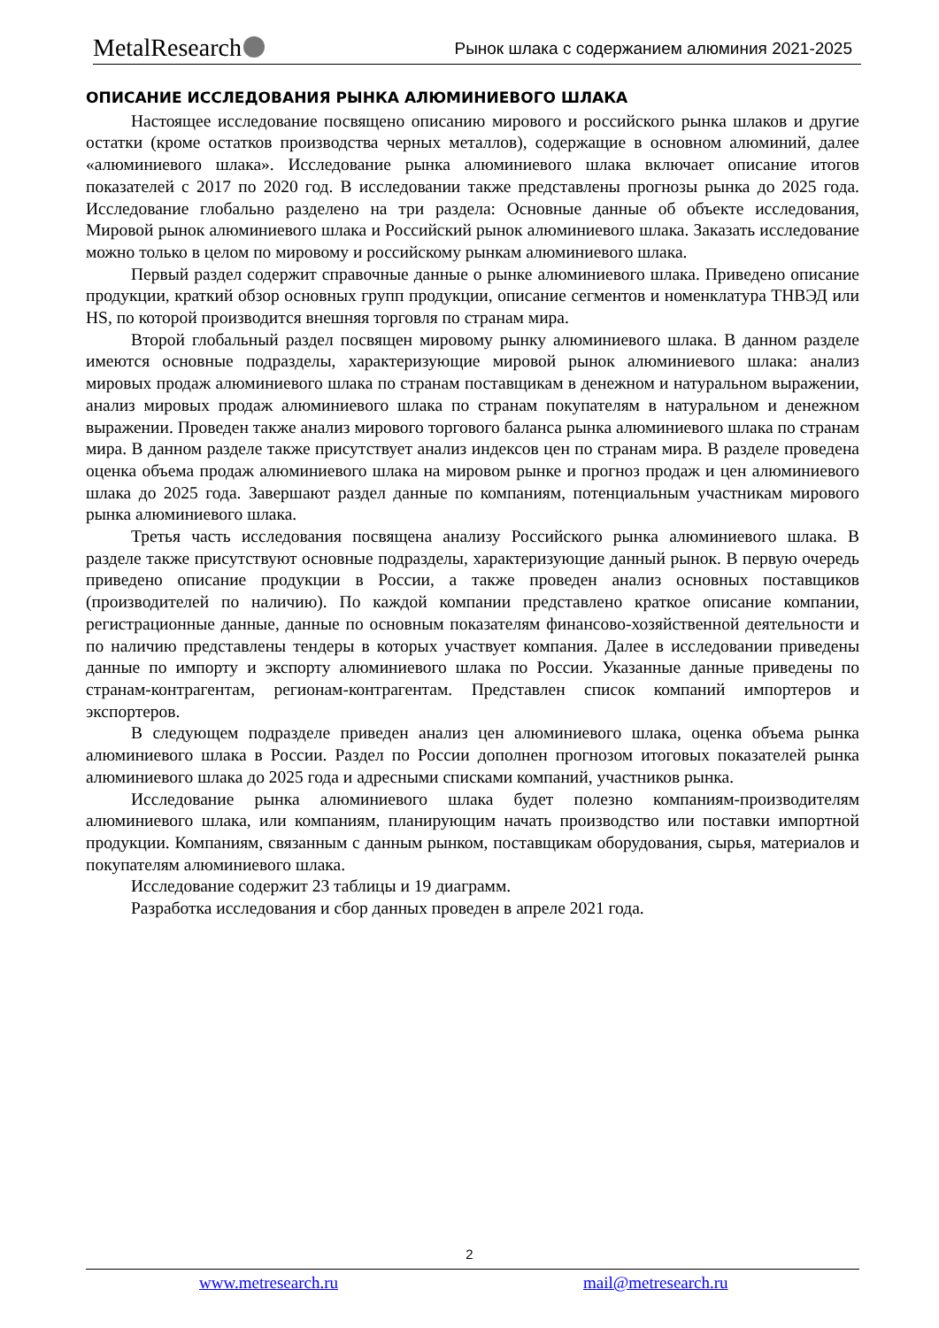MetalResearch
Рынок шлака с содержанием алюминия 2021-2025
ОПИСАНИЕ ИССЛЕДОВАНИЯ РЫНКА АЛЮМИНИЕВОГО ШЛАКА
Настоящее исследование посвящено описанию мирового и российского рынка шлаков и другие остатки (кроме остатков производства черных металлов), содержащие в основном алюминий, далее «алюминиевого шлака». Исследование рынка алюминиевого шлака включает описание итогов показателей с 2017 по 2020 год. В исследовании также представлены прогнозы рынка до 2025 года. Исследование глобально разделено на три раздела: Основные данные об объекте исследования, Мировой рынок алюминиевого шлака и Российский рынок алюминиевого шлака. Заказать исследование можно только в целом по мировому и российскому рынкам алюминиевого шлака.
Первый раздел содержит справочные данные о рынке алюминиевого шлака. Приведено описание продукции, краткий обзор основных групп продукции, описание сегментов и номенклатура ТНВЭД или HS, по которой производится внешняя торговля по странам мира.
Второй глобальный раздел посвящен мировому рынку алюминиевого шлака. В данном разделе имеются основные подразделы, характеризующие мировой рынок алюминиевого шлака: анализ мировых продаж алюминиевого шлака по странам поставщикам в денежном и натуральном выражении, анализ мировых продаж алюминиевого шлака по странам покупателям в натуральном и денежном выражении. Проведен также анализ мирового торгового баланса рынка алюминиевого шлака по странам мира. В данном разделе также присутствует анализ индексов цен по странам мира. В разделе проведена оценка объема продаж алюминиевого шлака на мировом рынке и прогноз продаж и цен алюминиевого шлака до 2025 года. Завершают раздел данные по компаниям, потенциальным участникам мирового рынка алюминиевого шлака.
Третья часть исследования посвящена анализу Российского рынка алюминиевого шлака. В разделе также присутствуют основные подразделы, характеризующие данный рынок. В первую очередь приведено описание продукции в России, а также проведен анализ основных поставщиков (производителей по наличию). По каждой компании представлено краткое описание компании, регистрационные данные, данные по основным показателям финансово-хозяйственной деятельности и по наличию представлены тендеры в которых участвует компания. Далее в исследовании приведены данные по импорту и экспорту алюминиевого шлака по России. Указанные данные приведены по странам-контрагентам, регионам-контрагентам. Представлен список компаний импортеров и экспортеров.
В следующем подразделе приведен анализ цен алюминиевого шлака, оценка объема рынка алюминиевого шлака в России. Раздел по России дополнен прогнозом итоговых показателей рынка алюминиевого шлака до 2025 года и адресными списками компаний, участников рынка.
Исследование рынка алюминиевого шлака будет полезно компаниям-производителям алюминиевого шлака, или компаниям, планирующим начать производство или поставки импортной продукции. Компаниям, связанным с данным рынком, поставщикам оборудования, сырья, материалов и покупателям алюминиевого шлака.
Исследование содержит 23 таблицы и 19 диаграмм.
Разработка исследования и сбор данных проведен в апреле 2021 года.
2
www.metresearch.ru mail@metresearch.ru